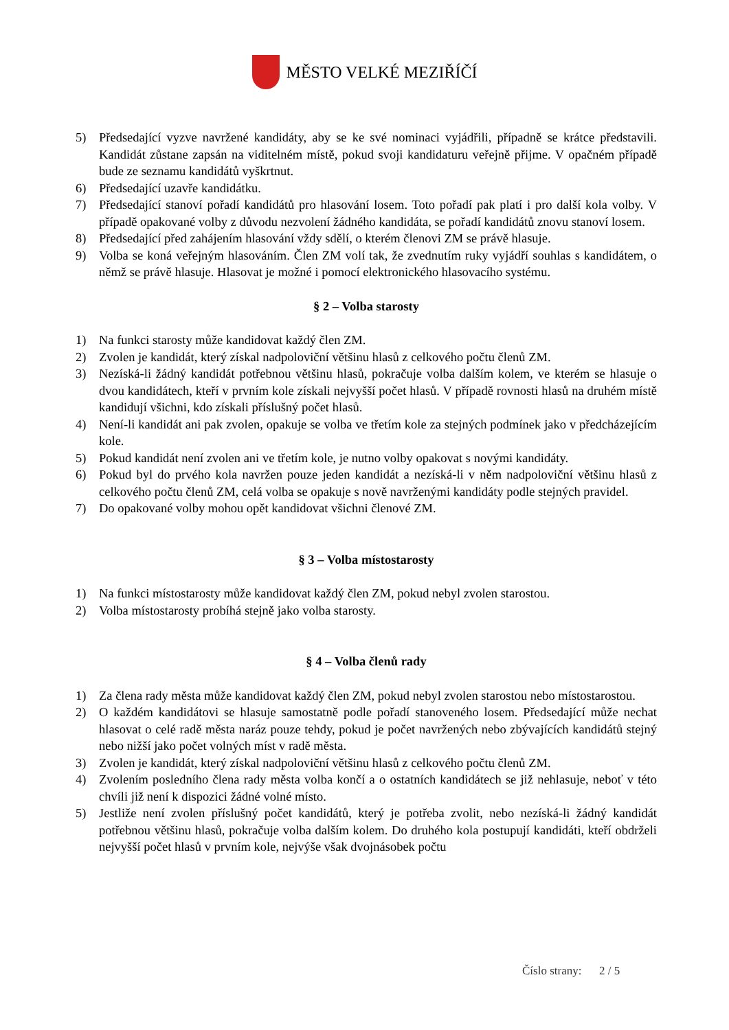MĚSTO VELKÉ MEZIŘÍČÍ
5) Předsedající vyzve navržené kandidáty, aby se ke své nominaci vyjádřili, případně se krátce představili. Kandidát zůstane zapsán na viditelném místě, pokud svoji kandidaturu veřejně přijme. V opačném případě bude ze seznamu kandidátů vyškrtnut.
6) Předsedající uzavře kandidátku.
7) Předsedající stanoví pořadí kandidátů pro hlasování losem. Toto pořadí pak platí i pro další kola volby. V případě opakované volby z důvodu nezvolení žádného kandidáta, se pořadí kandidátů znovu stanoví losem.
8) Předsedající před zahájením hlasování vždy sdělí, o kterém členovi ZM se právě hlasuje.
9) Volba se koná veřejným hlasováním. Člen ZM volí tak, že zvednutím ruky vyjádří souhlas s kandidátem, o němž se právě hlasuje. Hlasovat je možné i pomocí elektronického hlasovacího systému.
§ 2 – Volba starosty
1) Na funkci starosty může kandidovat každý člen ZM.
2) Zvolen je kandidát, který získal nadpoloviční většinu hlasů z celkového počtu členů ZM.
3) Nezíská-li žádný kandidát potřebnou většinu hlasů, pokračuje volba dalším kolem, ve kterém se hlasuje o dvou kandidátech, kteří v prvním kole získali nejvyšší počet hlasů. V případě rovnosti hlasů na druhém místě kandidují všichni, kdo získali příslušný počet hlasů.
4) Není-li kandidát ani pak zvolen, opakuje se volba ve třetím kole za stejných podmínek jako v předcházejícím kole.
5) Pokud kandidát není zvolen ani ve třetím kole, je nutno volby opakovat s novými kandidáty.
6) Pokud byl do prvého kola navržen pouze jeden kandidát a nezíská-li v něm nadpoloviční většinu hlasů z celkového počtu členů ZM, celá volba se opakuje s nově navrženými kandidáty podle stejných pravidel.
7) Do opakované volby mohou opět kandidovat všichni členové ZM.
§ 3 – Volba místostarosty
1) Na funkci místostarosty může kandidovat každý člen ZM, pokud nebyl zvolen starostou.
2) Volba místostarosty probíhá stejně jako volba starosty.
§ 4 – Volba členů rady
1) Za člena rady města může kandidovat každý člen ZM, pokud nebyl zvolen starostou nebo místostarostou.
2) O každém kandidátovi se hlasuje samostatně podle pořadí stanoveného losem. Předsedající může nechat hlasovat o celé radě města naráz pouze tehdy, pokud je počet navržených nebo zbývajících kandidátů stejný nebo nižší jako počet volných míst v radě města.
3) Zvolen je kandidát, který získal nadpoloviční většinu hlasů z celkového počtu členů ZM.
4) Zvolením posledního člena rady města volba končí a o ostatních kandidátech se již nehlasuje, neboť v této chvíli již není k dispozici žádné volné místo.
5) Jestliže není zvolen příslušný počet kandidátů, který je potřeba zvolit, nebo nezíská-li žádný kandidát potřebnou většinu hlasů, pokračuje volba dalším kolem. Do druhého kola postupují kandidáti, kteří obdrželi nejvyšší počet hlasů v prvním kole, nejvýše však dvojnásobek počtu
Číslo strany: 2 / 5